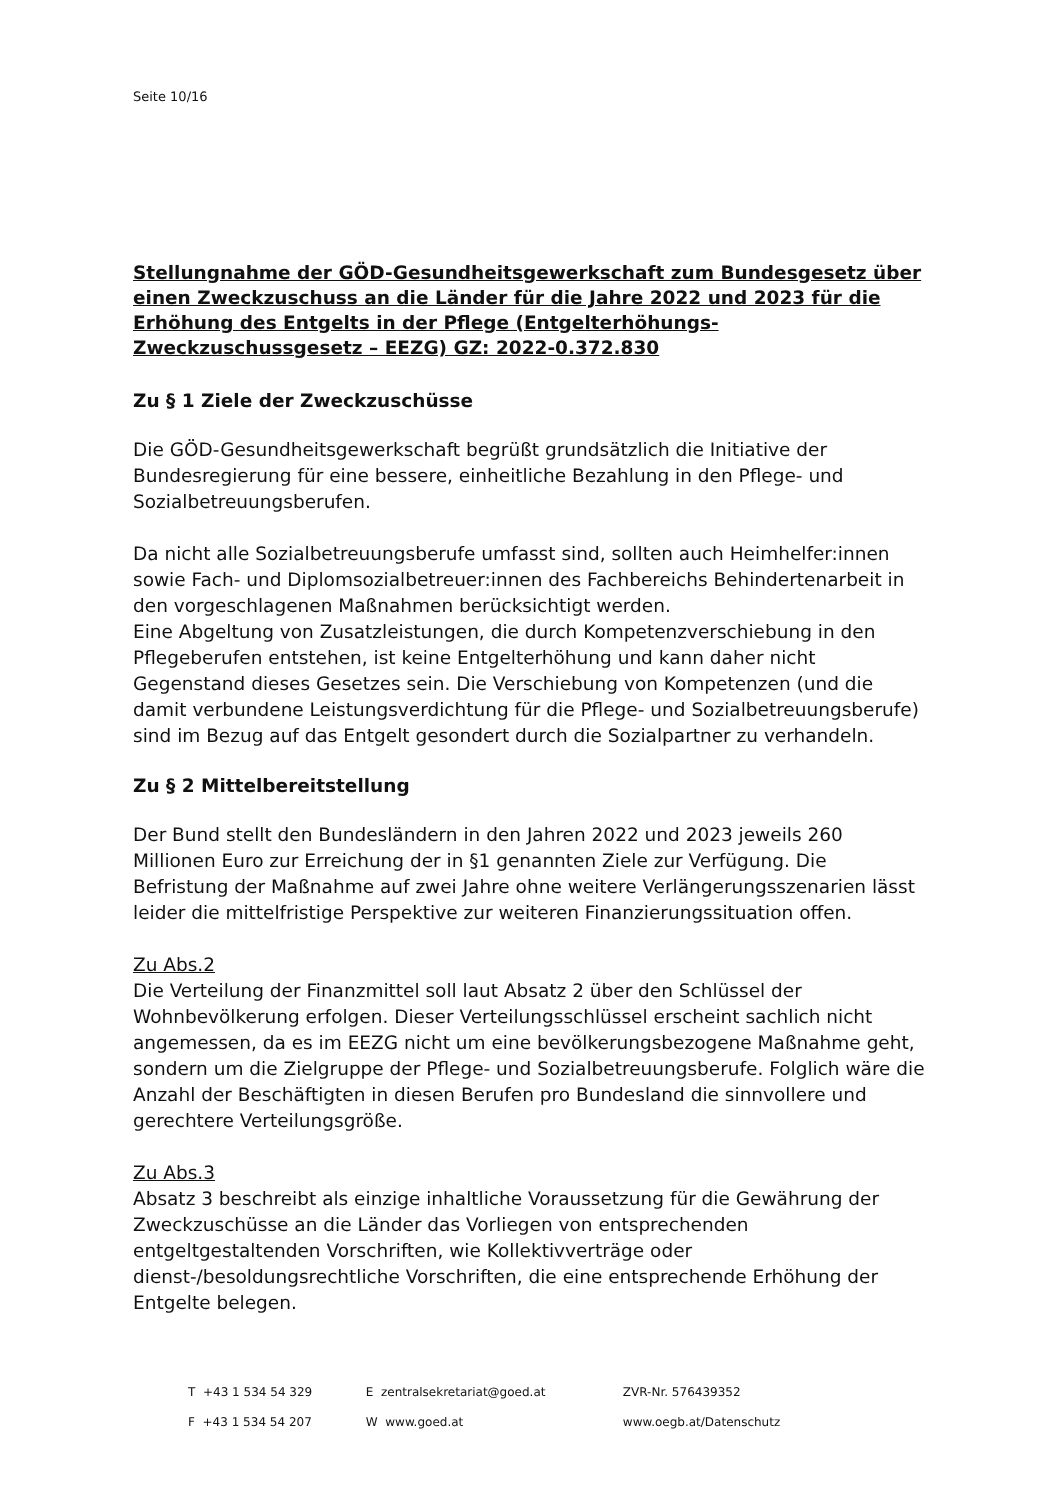Seite 10/16
Stellungnahme der GÖD-Gesundheitsgewerkschaft zum Bundesgesetz über einen Zweckzuschuss an die Länder für die Jahre 2022 und 2023 für die Erhöhung des Entgelts in der Pflege (Entgelterhöhungs-Zweckzuschussgesetz – EEZG) GZ: 2022-0.372.830
Zu § 1 Ziele der Zweckzuschüsse
Die GÖD-Gesundheitsgewerkschaft begrüßt grundsätzlich die Initiative der Bundesregierung für eine bessere, einheitliche Bezahlung in den Pflege- und Sozialbetreuungsberufen.
Da nicht alle Sozialbetreuungsberufe umfasst sind, sollten auch Heimhelfer:innen sowie Fach- und Diplomsozialbetreuer:innen des Fachbereichs Behindertenarbeit in den vorgeschlagenen Maßnahmen berücksichtigt werden.
Eine Abgeltung von Zusatzleistungen, die durch Kompetenzverschiebung in den Pflegeberufen entstehen, ist keine Entgelterhöhung und kann daher nicht Gegenstand dieses Gesetzes sein. Die Verschiebung von Kompetenzen (und die damit verbundene Leistungsverdichtung für die Pflege- und Sozialbetreuungsberufe) sind im Bezug auf das Entgelt gesondert durch die Sozialpartner zu verhandeln.
Zu § 2 Mittelbereitstellung
Der Bund stellt den Bundesländern in den Jahren 2022 und 2023 jeweils 260 Millionen Euro zur Erreichung der in §1 genannten Ziele zur Verfügung. Die Befristung der Maßnahme auf zwei Jahre ohne weitere Verlängerungsszenarien lässt leider die mittelfristige Perspektive zur weiteren Finanzierungssituation offen.
Zu Abs.2
Die Verteilung der Finanzmittel soll laut Absatz 2 über den Schlüssel der Wohnbevölkerung erfolgen. Dieser Verteilungsschlüssel erscheint sachlich nicht angemessen, da es im EEZG nicht um eine bevölkerungsbezogene Maßnahme geht, sondern um die Zielgruppe der Pflege- und Sozialbetreuungsberufe. Folglich wäre die Anzahl der Beschäftigten in diesen Berufen pro Bundesland die sinnvollere und gerechtere Verteilungsgröße.
Zu Abs.3
Absatz 3 beschreibt als einzige inhaltliche Voraussetzung für die Gewährung der Zweckzuschüsse an die Länder das Vorliegen von entsprechenden entgeltgestaltenden Vorschriften, wie Kollektivverträge oder dienst-/besoldungsrechtliche Vorschriften, die eine entsprechende Erhöhung der Entgelte belegen.
| T +43 1 534 54 329 | E zentralsekretariat@goed.at | ZVR-Nr. 576439352 |
| F +43 1 534 54 207 | W www.goed.at | www.oegb.at/Datenschutz |